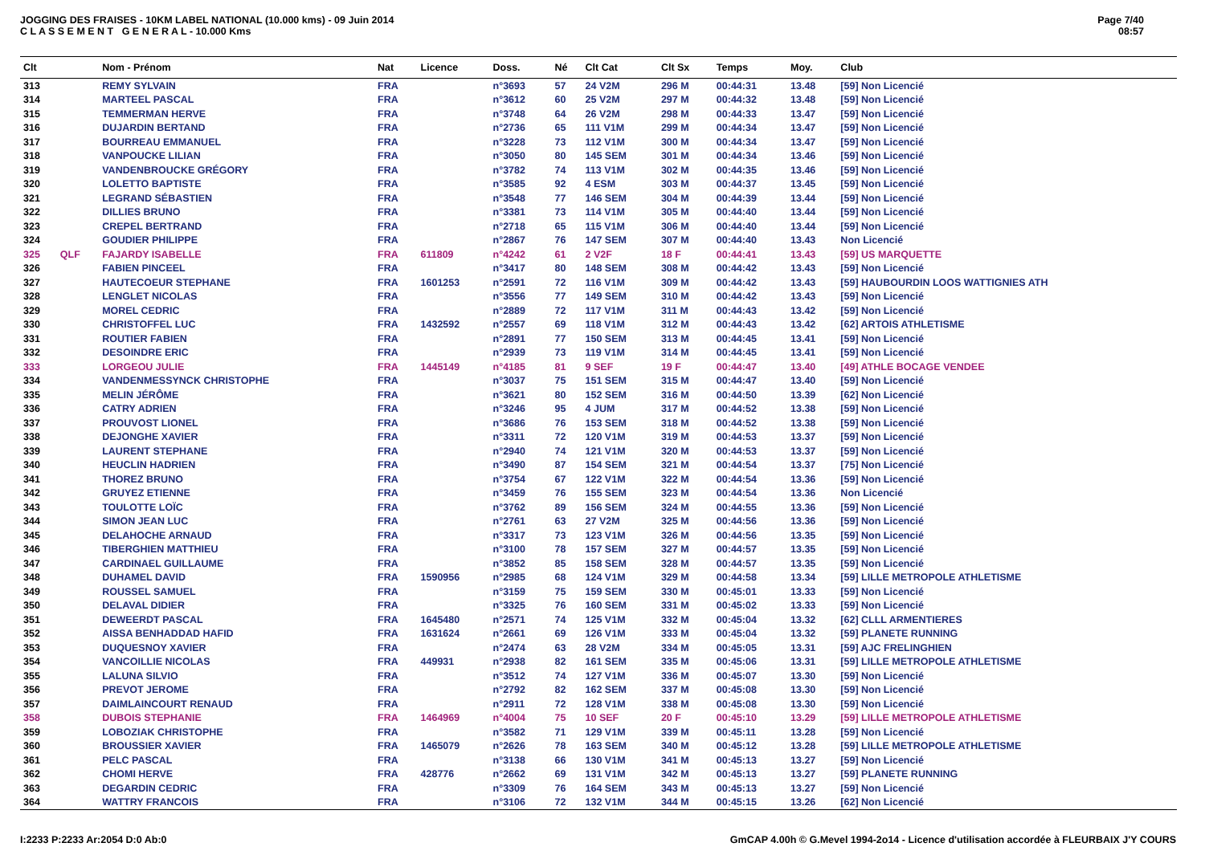JOGGING DES FRAISES - 10KM LABEL NATIONAL (10.000 kms) - 09 Juin 2014
C L A S S E M E N T G E N E R A L - 10.000 Kms
Page 7/40
08:57
| Clt | | Nom - Prénom | Nat | Licence | Doss. | Né | Clt Cat | Clt Sx | Temps | Moy. | Club |
| --- | --- | --- | --- | --- | --- | --- | --- | --- | --- | --- | --- |
| 313 | | REMY SYLVAIN | FRA | | n°3693 | 57 | 24 V2M | 296 M | 00:44:31 | 13.48 | [59] Non Licencié |
| 314 | | MARTEEL PASCAL | FRA | | n°3612 | 60 | 25 V2M | 297 M | 00:44:32 | 13.48 | [59] Non Licencié |
| 315 | | TEMMERMAN HERVE | FRA | | n°3748 | 64 | 26 V2M | 298 M | 00:44:33 | 13.47 | [59] Non Licencié |
| 316 | | DUJARDIN BERTAND | FRA | | n°2736 | 65 | 111 V1M | 299 M | 00:44:34 | 13.47 | [59] Non Licencié |
| 317 | | BOURREAU EMMANUEL | FRA | | n°3228 | 73 | 112 V1M | 300 M | 00:44:34 | 13.47 | [59] Non Licencié |
| 318 | | VANPOUCKE LILIAN | FRA | | n°3050 | 80 | 145 SEM | 301 M | 00:44:34 | 13.46 | [59] Non Licencié |
| 319 | | VANDENBROUCKE GRÉGORY | FRA | | n°3782 | 74 | 113 V1M | 302 M | 00:44:35 | 13.46 | [59] Non Licencié |
| 320 | | LOLETTO BAPTISTE | FRA | | n°3585 | 92 | 4 ESM | 303 M | 00:44:37 | 13.45 | [59] Non Licencié |
| 321 | | LEGRAND SÉBASTIEN | FRA | | n°3548 | 77 | 146 SEM | 304 M | 00:44:39 | 13.44 | [59] Non Licencié |
| 322 | | DILLIES BRUNO | FRA | | n°3381 | 73 | 114 V1M | 305 M | 00:44:40 | 13.44 | [59] Non Licencié |
| 323 | | CREPEL BERTRAND | FRA | | n°2718 | 65 | 115 V1M | 306 M | 00:44:40 | 13.44 | [59] Non Licencié |
| 324 | | GOUDIER PHILIPPE | FRA | | n°2867 | 76 | 147 SEM | 307 M | 00:44:40 | 13.43 | Non Licencié |
| 325 | QLF | FAJARDY ISABELLE | FRA | 611809 | n°4242 | 61 | 2 V2F | 18 F | 00:44:41 | 13.43 | [59] US MARQUETTE |
| 326 | | FABIEN PINCEEL | FRA | | n°3417 | 80 | 148 SEM | 308 M | 00:44:42 | 13.43 | [59] Non Licencié |
| 327 | | HAUTECOEUR STEPHANE | FRA | 1601253 | n°2591 | 72 | 116 V1M | 309 M | 00:44:42 | 13.43 | [59] HAUBOURDIN LOOS WATTIGNIES ATH |
| 328 | | LENGLET NICOLAS | FRA | | n°3556 | 77 | 149 SEM | 310 M | 00:44:42 | 13.43 | [59] Non Licencié |
| 329 | | MOREL CEDRIC | FRA | | n°2889 | 72 | 117 V1M | 311 M | 00:44:43 | 13.42 | [59] Non Licencié |
| 330 | | CHRISTOFFEL LUC | FRA | 1432592 | n°2557 | 69 | 118 V1M | 312 M | 00:44:43 | 13.42 | [62] ARTOIS ATHLETISME |
| 331 | | ROUTIER FABIEN | FRA | | n°2891 | 77 | 150 SEM | 313 M | 00:44:45 | 13.41 | [59] Non Licencié |
| 332 | | DESOINDRE ERIC | FRA | | n°2939 | 73 | 119 V1M | 314 M | 00:44:45 | 13.41 | [59] Non Licencié |
| 333 | | LORGEOU JULIE | FRA | 1445149 | n°4185 | 81 | 9 SEF | 19 F | 00:44:47 | 13.40 | [49] ATHLE BOCAGE VENDEE |
| 334 | | VANDENMESSYNCK CHRISTOPHE | FRA | | n°3037 | 75 | 151 SEM | 315 M | 00:44:47 | 13.40 | [59] Non Licencié |
| 335 | | MELIN JÉRÔME | FRA | | n°3621 | 80 | 152 SEM | 316 M | 00:44:50 | 13.39 | [62] Non Licencié |
| 336 | | CATRY ADRIEN | FRA | | n°3246 | 95 | 4 JUM | 317 M | 00:44:52 | 13.38 | [59] Non Licencié |
| 337 | | PROUVOST LIONEL | FRA | | n°3686 | 76 | 153 SEM | 318 M | 00:44:52 | 13.38 | [59] Non Licencié |
| 338 | | DEJONGHE XAVIER | FRA | | n°3311 | 72 | 120 V1M | 319 M | 00:44:53 | 13.37 | [59] Non Licencié |
| 339 | | LAURENT STEPHANE | FRA | | n°2940 | 74 | 121 V1M | 320 M | 00:44:53 | 13.37 | [59] Non Licencié |
| 340 | | HEUCLIN HADRIEN | FRA | | n°3490 | 87 | 154 SEM | 321 M | 00:44:54 | 13.37 | [75] Non Licencié |
| 341 | | THOREZ BRUNO | FRA | | n°3754 | 67 | 122 V1M | 322 M | 00:44:54 | 13.36 | [59] Non Licencié |
| 342 | | GRUYEZ ETIENNE | FRA | | n°3459 | 76 | 155 SEM | 323 M | 00:44:54 | 13.36 | Non Licencié |
| 343 | | TOULOTTE LOÏC | FRA | | n°3762 | 89 | 156 SEM | 324 M | 00:44:55 | 13.36 | [59] Non Licencié |
| 344 | | SIMON JEAN LUC | FRA | | n°2761 | 63 | 27 V2M | 325 M | 00:44:56 | 13.36 | [59] Non Licencié |
| 345 | | DELAHOCHE ARNAUD | FRA | | n°3317 | 73 | 123 V1M | 326 M | 00:44:56 | 13.35 | [59] Non Licencié |
| 346 | | TIBERGHIEN MATTHIEU | FRA | | n°3100 | 78 | 157 SEM | 327 M | 00:44:57 | 13.35 | [59] Non Licencié |
| 347 | | CARDINAEL GUILLAUME | FRA | | n°3852 | 85 | 158 SEM | 328 M | 00:44:57 | 13.35 | [59] Non Licencié |
| 348 | | DUHAMEL DAVID | FRA | 1590956 | n°2985 | 68 | 124 V1M | 329 M | 00:44:58 | 13.34 | [59] LILLE METROPOLE ATHLETISME |
| 349 | | ROUSSEL SAMUEL | FRA | | n°3159 | 75 | 159 SEM | 330 M | 00:45:01 | 13.33 | [59] Non Licencié |
| 350 | | DELAVAL DIDIER | FRA | | n°3325 | 76 | 160 SEM | 331 M | 00:45:02 | 13.33 | [59] Non Licencié |
| 351 | | DEWEERDT PASCAL | FRA | 1645480 | n°2571 | 74 | 125 V1M | 332 M | 00:45:04 | 13.32 | [62] CLLL ARMENTIERES |
| 352 | | AISSA BENHADDAD HAFID | FRA | 1631624 | n°2661 | 69 | 126 V1M | 333 M | 00:45:04 | 13.32 | [59] PLANETE RUNNING |
| 353 | | DUQUESNOY XAVIER | FRA | | n°2474 | 63 | 28 V2M | 334 M | 00:45:05 | 13.31 | [59] AJC FRELINGHIEN |
| 354 | | VANCOILLIE NICOLAS | FRA | 449931 | n°2938 | 82 | 161 SEM | 335 M | 00:45:06 | 13.31 | [59] LILLE METROPOLE ATHLETISME |
| 355 | | LALUNA SILVIO | FRA | | n°3512 | 74 | 127 V1M | 336 M | 00:45:07 | 13.30 | [59] Non Licencié |
| 356 | | PREVOT JEROME | FRA | | n°2792 | 82 | 162 SEM | 337 M | 00:45:08 | 13.30 | [59] Non Licencié |
| 357 | | DAIMLAINCOURT RENAUD | FRA | | n°2911 | 72 | 128 V1M | 338 M | 00:45:08 | 13.30 | [59] Non Licencié |
| 358 | | DUBOIS STEPHANIE | FRA | 1464969 | n°4004 | 75 | 10 SEF | 20 F | 00:45:10 | 13.29 | [59] LILLE METROPOLE ATHLETISME |
| 359 | | LOBOZIAK CHRISTOPHE | FRA | | n°3582 | 71 | 129 V1M | 339 M | 00:45:11 | 13.28 | [59] Non Licencié |
| 360 | | BROUSSIER XAVIER | FRA | 1465079 | n°2626 | 78 | 163 SEM | 340 M | 00:45:12 | 13.28 | [59] LILLE METROPOLE ATHLETISME |
| 361 | | PELC PASCAL | FRA | | n°3138 | 66 | 130 V1M | 341 M | 00:45:13 | 13.27 | [59] Non Licencié |
| 362 | | CHOMI HERVE | FRA | 428776 | n°2662 | 69 | 131 V1M | 342 M | 00:45:13 | 13.27 | [59] PLANETE RUNNING |
| 363 | | DEGARDIN CEDRIC | FRA | | n°3309 | 76 | 164 SEM | 343 M | 00:45:13 | 13.27 | [59] Non Licencié |
| 364 | | WATTRY FRANCOIS | FRA | | n°3106 | 72 | 132 V1M | 344 M | 00:45:15 | 13.26 | [62] Non Licencié |
I:2233 P:2233 Ar:2054 D:0 Ab:0 GmCAP 4.00h © G.Mevel 1994-2o14 - Licence d'utilisation accordée à FLEURBAIX J'Y COURS